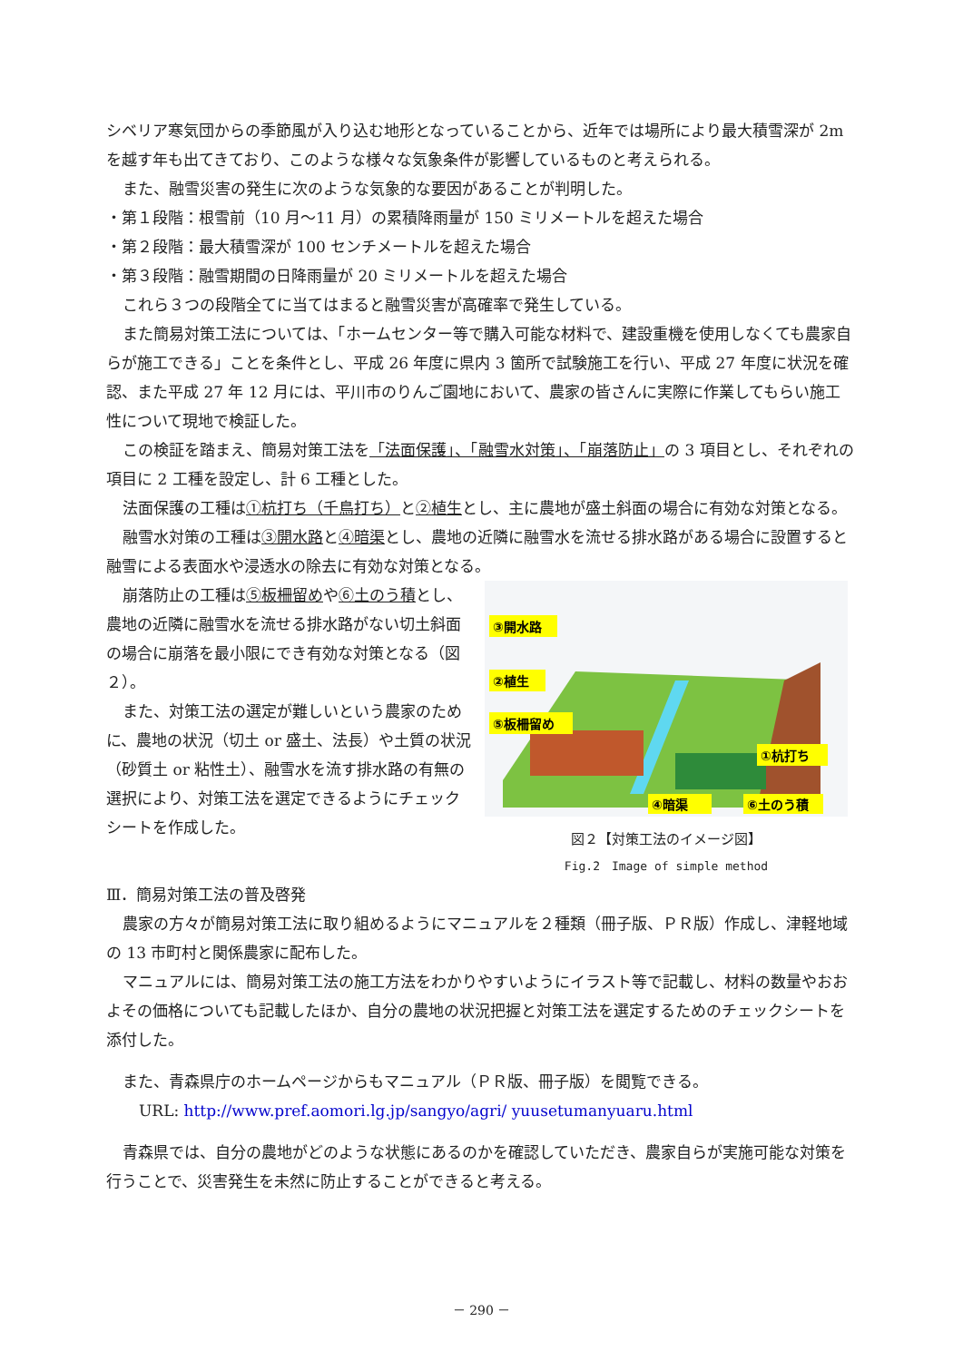シベリア寒気団からの季節風が入り込む地形となっていることから、近年では場所により最大積雪深が 2m を越す年も出てきており、このような様々な気象条件が影響しているものと考えられる。
また、融雪災害の発生に次のような気象的な要因があることが判明した。
・第１段階：根雪前（10 月～11 月）の累積降雨量が 150 ミリメートルを超えた場合
・第２段階：最大積雪深が 100 センチメートルを超えた場合
・第３段階：融雪期間の日降雨量が 20 ミリメートルを超えた場合
これら３つの段階全てに当てはまると融雪災害が高確率で発生している。
また簡易対策工法については、「ホームセンター等で購入可能な材料で、建設重機を使用しなくても農家自らが施工できる」ことを条件とし、平成 26 年度に県内 3 箇所で試験施工を行い、平成 27 年度に状況を確認、また平成 27 年 12 月には、平川市のりんご園地において、農家の皆さんに実際に作業してもらい施工性について現地で検証した。
この検証を踏まえ、簡易対策工法を「法面保護」、「融雪水対策」、「崩落防止」の 3 項目とし、それぞれの項目に 2 工種を設定し、計 6 工種とした。
法面保護の工種は①杭打ち（千鳥打ち）と②植生とし、主に農地が盛土斜面の場合に有効な対策となる。
融雪水対策の工種は③開水路と④暗渠とし、農地の近隣に融雪水を流せる排水路がある場合に設置すると融雪による表面水や浸透水の除去に有効な対策となる。
崩落防止の工種は⑤板柵留めや⑥土のう積とし、農地の近隣に融雪水を流せる排水路がない切土斜面の場合に崩落を最小限にでき有効な対策となる（図２）。
また、対策工法の選定が難しいという農家のために、農地の状況（切土 or 盛土、法長）や土質の状況（砂質土 or 粘性土）、融雪水を流す排水路の有無の選択により、対策工法を選定できるようにチェックシートを作成した。
③開水路
②植生
⑤板柵留め
①杭打ち
④暗渠
⑥土のう積
図２【対策工法のイメージ図】
Fig.2　Image of simple method
Ⅲ．簡易対策工法の普及啓発
農家の方々が簡易対策工法に取り組めるようにマニュアルを２種類（冊子版、ＰＲ版）作成し、津軽地域の 13 市町村と関係農家に配布した。
マニュアルには、簡易対策工法の施工方法をわかりやすいようにイラスト等で記載し、材料の数量やおおよその価格についても記載したほか、自分の農地の状況把握と対策工法を選定するためのチェックシートを添付した。
また、青森県庁のホームページからもマニュアル（ＰＲ版、冊子版）を閲覧できる。
URL: http://www.pref.aomori.lg.jp/sangyo/agri/ yuusetumanyuaru.html
青森県では、自分の農地がどのような状態にあるのかを確認していただき、農家自らが実施可能な対策を行うことで、災害発生を未然に防止することができると考える。
－ 290 －